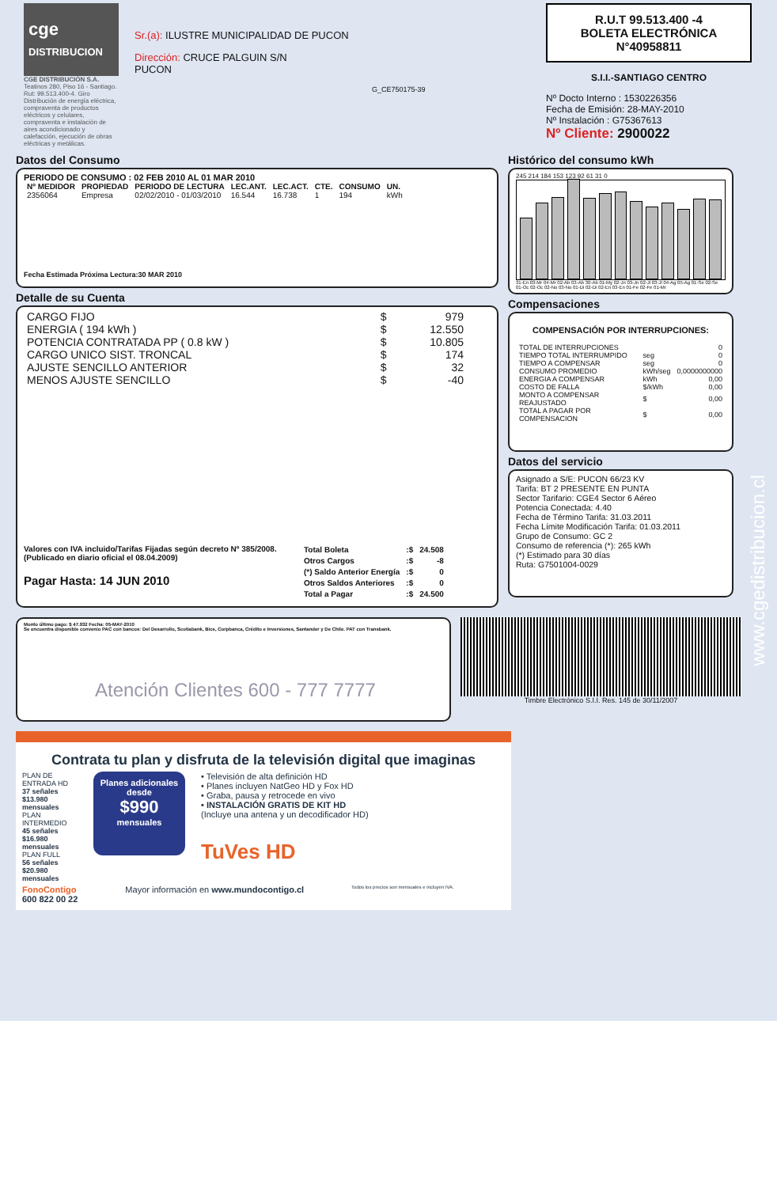cge
DISTRIBUCION
CGE DISTRIBUCIÓN S.A.
Teatinos 280, Piso 16 - Santiago. Rut: 99.513.400-4. Giro Distribución de energía eléctrica, compraventa de productos eléctricos y celulares, compraventa e instalación de aires acondicionado y calefacción, ejecución de obras eléctricas y metálicas.
Sr.(a): ILUSTRE MUNICIPALIDAD DE PUCON
Dirección: CRUCE PALGUIN S/N
PUCON
G_CE750175-39
R.U.T 99.513.400 -4
BOLETA ELECTRÓNICA
N°40958811
S.I.I.-SANTIAGO CENTRO
Nº Docto Interno : 1530226356
Fecha de Emisión: 28-MAY-2010
Nº Instalación : G75367613
Nº Cliente: 2900022
Datos del Consumo
PERIODO DE CONSUMO : 02 FEB 2010 AL 01 MAR 2010
| Nº MEDIDOR | PROPIEDAD | PERIODO DE LECTURA | LEC.ANT. | LEC.ACT. | CTE. | CONSUMO | UN. |
| --- | --- | --- | --- | --- | --- | --- | --- |
| 2356064 | Empresa | 02/02/2010 - 01/03/2010 | 16.544 | 16.738 | 1 | 194 | kWh |
Fecha Estimada Próxima Lectura:30 MAR 2010
Detalle de su Cuenta
| CARGO FIJO | $ | 979 |
| ENERGIA ( 194 kWh ) | $ | 12.550 |
| POTENCIA CONTRATADA PP ( 0.8 kW ) | $ | 10.805 |
| CARGO UNICO SIST. TRONCAL | $ | 174 |
| AJUSTE SENCILLO ANTERIOR | $ | 32 |
| MENOS AJUSTE SENCILLO | $ | -40 |
Valores con IVA incluido/Tarifas Fijadas según decreto Nº 385/2008. (Publicado en diario oficial el 08.04.2009)
Pagar Hasta: 14 JUN 2010
| Total Boleta | :$ | 24.508 |
| Otros Cargos | :$ | -8 |
| (*) Saldo Anterior Energía | :$ | 0 |
| Otros Saldos Anteriores | :$ | 0 |
| Total a Pagar | :$ | 24.500 |
Histórico del consumo kWh
245 214 184 153 123 92 61 31 0
31-En 03-Mr 04-Mr 02-Ab 03-Ab 30-Ab 01-My 02-Jn 03-Jn 02-Jl 03-Jl 04-Ag 05-Ag 01-Se 02-Se 01-Oc 02-Oc 02-No 03-No 01-Di 02-Di 02-En 03-En 01-Fe 02-Fe 01-Mr
Compensaciones
COMPENSACIÓN POR INTERRUPCIONES:
| TOTAL DE INTERRUPCIONES | | 0 |
| TIEMPO TOTAL INTERRUMPIDO | seg | 0 |
| TIEMPO A COMPENSAR | seg | 0 |
| CONSUMO PROMEDIO | kWh/seg | 0,0000000000 |
| ENERGIA A COMPENSAR | kWh | 0,00 |
| COSTO DE FALLA | $/kWh | 0,00 |
| MONTO A COMPENSAR REAJUSTADO | $ | 0,00 |
| TOTAL A PAGAR POR COMPENSACION | $ | 0,00 |
Datos del servicio
Asignado a S/E: PUCON 66/23 KV
Tarifa: BT 2 PRESENTE EN PUNTA
Sector Tarifario: CGE4 Sector 6 Aéreo
Potencia Conectada: 4.40
Fecha de Término Tarifa: 31.03.2011
Fecha Límite Modificación Tarifa: 01.03.2011
Grupo de Consumo: GC 2
Consumo de referencia (*): 265 kWh
(*) Estimado para 30 días
Ruta: G7501004-0029
Monto último pago: $ 47.932 Fecha: 05-MAY-2010
Se encuentra disponible convenio PAC con bancos: Del Desarrollo, Scotiabank, Bice, Corpbanca, Crédito e Inversiones, Santander y De Chile. PAT con Transbank.
Atención Clientes 600 - 777 7777
Timbre Electrónico S.I.I. Res. 145 de 30/11/2007
www.cgedistribucion.cl
Contrata tu plan y disfruta de la televisión digital que imaginas
PLAN DE ENTRADA HD
37 señales $13.980 mensuales
PLAN INTERMEDIO
45 señales $16.980 mensuales
PLAN FULL
56 señales $20.980 mensuales
Planes adicionales desde
$990
mensuales
• Televisión de alta definición HD
• Planes incluyen NatGeo HD y Fox HD
• Graba, pausa y retrocede en vivo
• INSTALACIÓN GRATIS DE KIT HD
(Incluye una antena y un decodificador HD)
TuVes HD
FonoContigo
600 822 00 22 Mayor información en www.mundocontigo.cl Todos los precios son mensuales e incluyen IVA.